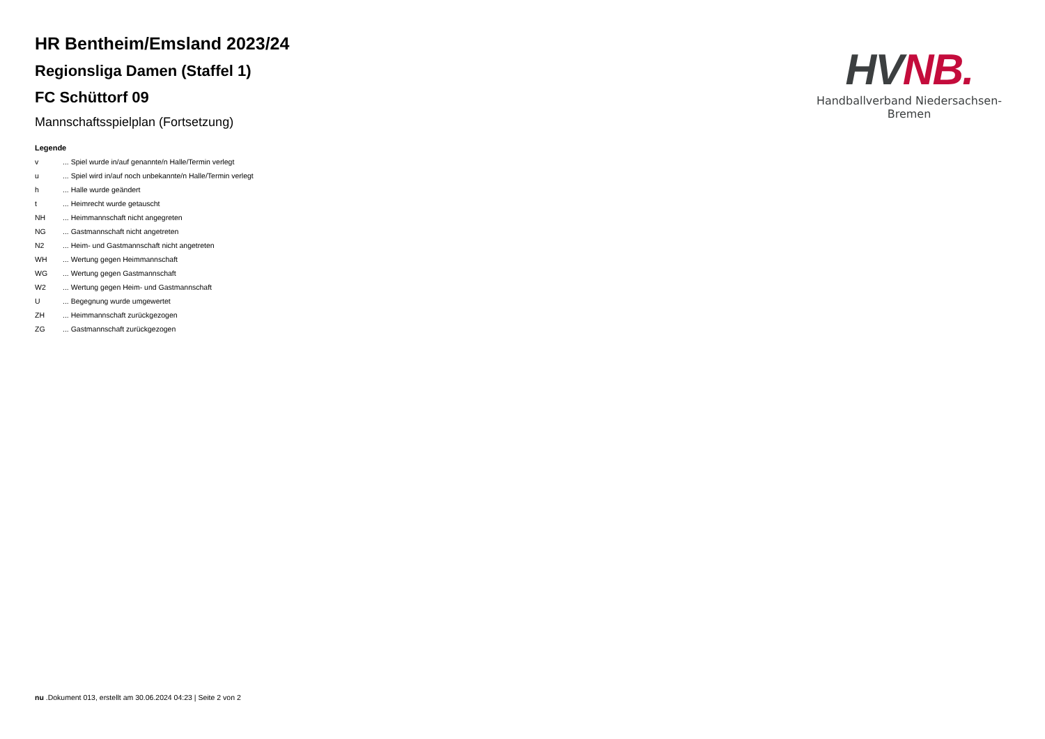HR Bentheim/Emsland 2023/24
Regionsliga Damen (Staffel 1)
FC Schüttorf 09
Mannschaftsspielplan (Fortsetzung)
Legende
| v | ... Spiel wurde in/auf genannte/n Halle/Termin verlegt |
| u | ... Spiel wird in/auf noch unbekannte/n Halle/Termin verlegt |
| h | ... Halle wurde geändert |
| t | ... Heimrecht wurde getauscht |
| NH | ... Heimmannschaft nicht angegreten |
| NG | ... Gastmannschaft nicht angetreten |
| N2 | ... Heim- und Gastmannschaft nicht angetreten |
| WH | ... Wertung gegen Heimmannschaft |
| WG | ... Wertung gegen Gastmannschaft |
| W2 | ... Wertung gegen Heim- und Gastmannschaft |
| U | ... Begegnung wurde umgewertet |
| ZH | ... Heimmannschaft zurückgezogen |
| ZG | ... Gastmannschaft zurückgezogen |
HV NB.
Handballverband Niedersachsen-Bremen
nu .Dokument 013, erstellt am 30.06.2024 04:23 | Seite 2 von 2